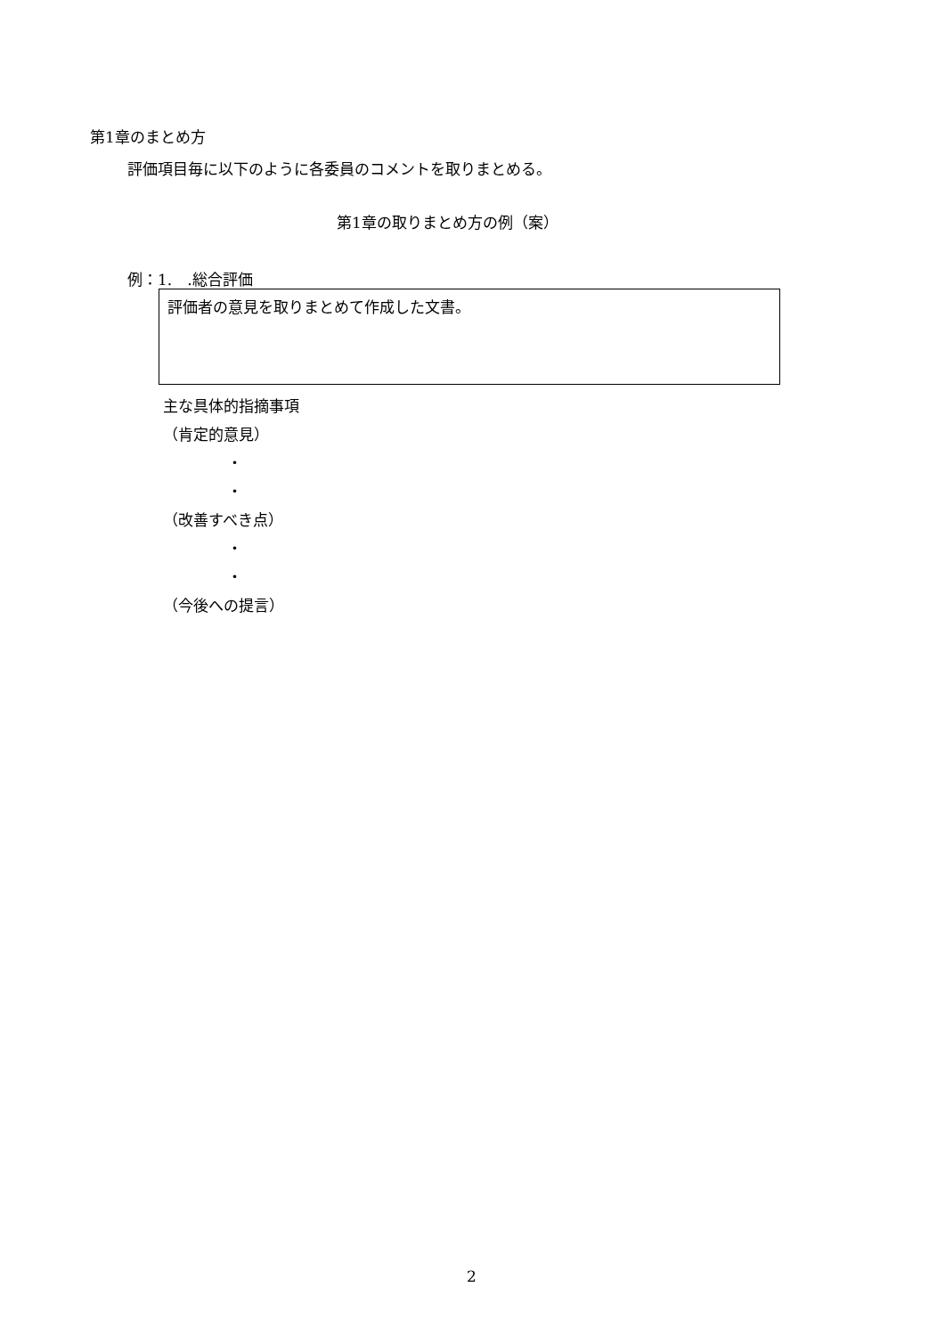第1章のまとめ方
評価項目毎に以下のように各委員のコメントを取りまとめる。
第1章の取りまとめ方の例（案）
例：1.　.総合評価
評価者の意見を取りまとめて作成した文書。
主な具体的指摘事項
（肯定的意見）
・
・
（改善すべき点）
・
・
（今後への提言）
2